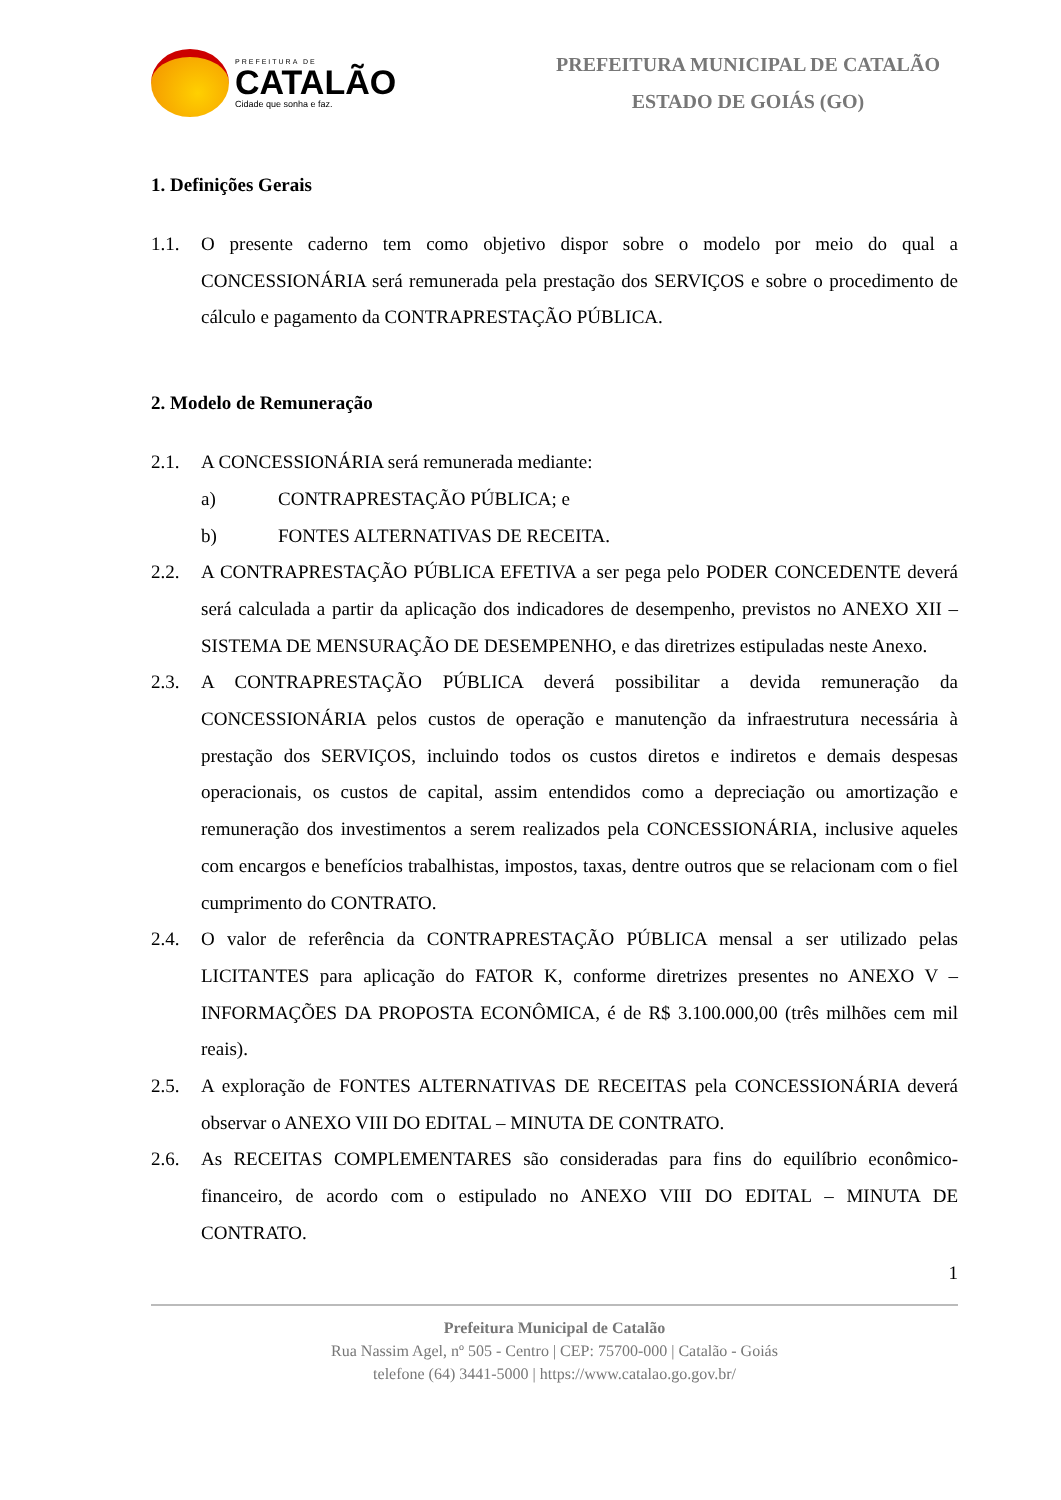PREFEITURA DE
CATALÃO
Cidade que sonha e faz.
PREFEITURA MUNICIPAL DE CATALÃO
ESTADO DE GOIÁS (GO)
1. Definições Gerais
1.1. O presente caderno tem como objetivo dispor sobre o modelo por meio do qual a CONCESSIONÁRIA será remunerada pela prestação dos SERVIÇOS e sobre o procedimento de cálculo e pagamento da CONTRAPRESTAÇÃO PÚBLICA.
2. Modelo de Remuneração
2.1. A CONCESSIONÁRIA será remunerada mediante:
a) CONTRAPRESTAÇÃO PÚBLICA; e
b) FONTES ALTERNATIVAS DE RECEITA.
2.2. A CONTRAPRESTAÇÃO PÚBLICA EFETIVA a ser pega pelo PODER CONCEDENTE deverá será calculada a partir da aplicação dos indicadores de desempenho, previstos no ANEXO XII – SISTEMA DE MENSURAÇÃO DE DESEMPENHO, e das diretrizes estipuladas neste Anexo.
2.3. A CONTRAPRESTAÇÃO PÚBLICA deverá possibilitar a devida remuneração da CONCESSIONÁRIA pelos custos de operação e manutenção da infraestrutura necessária à prestação dos SERVIÇOS, incluindo todos os custos diretos e indiretos e demais despesas operacionais, os custos de capital, assim entendidos como a depreciação ou amortização e remuneração dos investimentos a serem realizados pela CONCESSIONÁRIA, inclusive aqueles com encargos e benefícios trabalhistas, impostos, taxas, dentre outros que se relacionam com o fiel cumprimento do CONTRATO.
2.4. O valor de referência da CONTRAPRESTAÇÃO PÚBLICA mensal a ser utilizado pelas LICITANTES para aplicação do FATOR K, conforme diretrizes presentes no ANEXO V – INFORMAÇÕES DA PROPOSTA ECONÔMICA, é de R$ 3.100.000,00 (três milhões cem mil reais).
2.5. A exploração de FONTES ALTERNATIVAS DE RECEITAS pela CONCESSIONÁRIA deverá observar o ANEXO VIII DO EDITAL – MINUTA DE CONTRATO.
2.6. As RECEITAS COMPLEMENTARES são consideradas para fins do equilíbrio econômico-financeiro, de acordo com o estipulado no ANEXO VIII DO EDITAL – MINUTA DE CONTRATO.
1
Prefeitura Municipal de Catalão
Rua Nassim Agel, nº 505 - Centro | CEP: 75700-000 | Catalão - Goiás
telefone (64) 3441-5000 | https://www.catalao.go.gov.br/